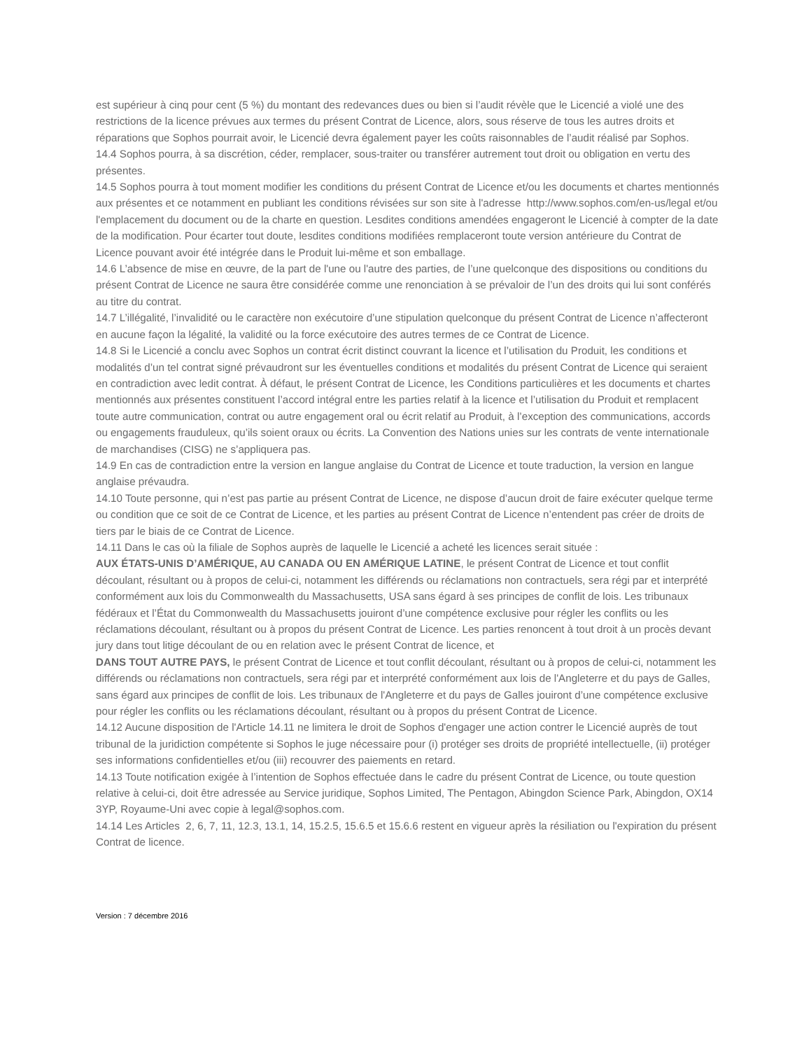est supérieur à cinq pour cent (5 %) du montant des redevances dues ou bien si l’audit révèle que le Licencié a violé une des restrictions de la licence prévues aux termes du présent Contrat de Licence, alors, sous réserve de tous les autres droits et réparations que Sophos pourrait avoir, le Licencié devra également payer les coûts raisonnables de l’audit réalisé par Sophos.
14.4 Sophos pourra, à sa discrétion, céder, remplacer, sous-traiter ou transférer autrement tout droit ou obligation en vertu des présentes.
14.5 Sophos pourra à tout moment modifier les conditions du présent Contrat de Licence et/ou les documents et chartes mentionnés aux présentes et ce notamment en publiant les conditions révisées sur son site à l'adresse http://www.sophos.com/en-us/legal et/ou l'emplacement du document ou de la charte en question. Lesdites conditions amendées engageront le Licencié à compter de la date de la modification. Pour écarter tout doute, lesdites conditions modifiées remplaceront toute version antérieure du Contrat de Licence pouvant avoir été intégrée dans le Produit lui-même et son emballage.
14.6 L’absence de mise en œuvre, de la part de l'une ou l'autre des parties, de l’une quelconque des dispositions ou conditions du présent Contrat de Licence ne saura être considérée comme une renonciation à se prévaloir de l’un des droits qui lui sont conférés au titre du contrat.
14.7 L’illégalité, l’invalidité ou le caractère non exécutoire d’une stipulation quelconque du présent Contrat de Licence n’affecteront en aucune façon la légalité, la validité ou la force exécutoire des autres termes de ce Contrat de Licence.
14.8 Si le Licencié a conclu avec Sophos un contrat écrit distinct couvrant la licence et l’utilisation du Produit, les conditions et modalités d’un tel contrat signé prévaudront sur les éventuelles conditions et modalités du présent Contrat de Licence qui seraient en contradiction avec ledit contrat. À défaut, le présent Contrat de Licence, les Conditions particulières et les documents et chartes mentionnés aux présentes constituent l’accord intégral entre les parties relatif à la licence et l’utilisation du Produit et remplacent toute autre communication, contrat ou autre engagement oral ou écrit relatif au Produit, à l’exception des communications, accords ou engagements frauduleux, qu’ils soient oraux ou écrits. La Convention des Nations unies sur les contrats de vente internationale de marchandises (CISG) ne s’appliquera pas.
14.9 En cas de contradiction entre la version en langue anglaise du Contrat de Licence et toute traduction, la version en langue anglaise prévaudra.
14.10 Toute personne, qui n’est pas partie au présent Contrat de Licence, ne dispose d’aucun droit de faire exécuter quelque terme ou condition que ce soit de ce Contrat de Licence, et les parties au présent Contrat de Licence n’entendent pas créer de droits de tiers par le biais de ce Contrat de Licence.
14.11 Dans le cas où la filiale de Sophos auprès de laquelle le Licencié a acheté les licences serait située :
AUX ÉTATS-UNIS D’AMÉRIQUE, AU CANADA OU EN AMÉRIQUE LATINE, le présent Contrat de Licence et tout conflit découlant, résultant ou à propos de celui-ci, notamment les différends ou réclamations non contractuels, sera régi par et interprété conformément aux lois du Commonwealth du Massachusetts, USA sans égard à ses principes de conflit de lois. Les tribunaux fédéraux et l’État du Commonwealth du Massachusetts jouiront d’une compétence exclusive pour régler les conflits ou les réclamations découlant, résultant ou à propos du présent Contrat de Licence. Les parties renoncent à tout droit à un procès devant jury dans tout litige découlant de ou en relation avec le présent Contrat de licence, et
DANS TOUT AUTRE PAYS, le présent Contrat de Licence et tout conflit découlant, résultant ou à propos de celui-ci, notamment les différends ou réclamations non contractuels, sera régi par et interprété conformément aux lois de l'Angleterre et du pays de Galles, sans égard aux principes de conflit de lois. Les tribunaux de l'Angleterre et du pays de Galles jouiront d’une compétence exclusive pour régler les conflits ou les réclamations découlant, résultant ou à propos du présent Contrat de Licence.
14.12 Aucune disposition de l'Article 14.11 ne limitera le droit de Sophos d'engager une action contrer le Licencié auprès de tout tribunal de la juridiction compétente si Sophos le juge nécessaire pour (i) protéger ses droits de propriété intellectuelle, (ii) protéger ses informations confidentielles et/ou (iii) recouvrer des paiements en retard.
14.13 Toute notification exigée à l’intention de Sophos effectuée dans le cadre du présent Contrat de Licence, ou toute question relative à celui-ci, doit être adressée au Service juridique, Sophos Limited, The Pentagon, Abingdon Science Park, Abingdon, OX14 3YP, Royaume-Uni avec copie à legal@sophos.com.
14.14 Les Articles 2, 6, 7, 11, 12.3, 13.1, 14, 15.2.5, 15.6.5 et 15.6.6 restent en vigueur après la résiliation ou l'expiration du présent Contrat de licence.
Version : 7 décembre 2016